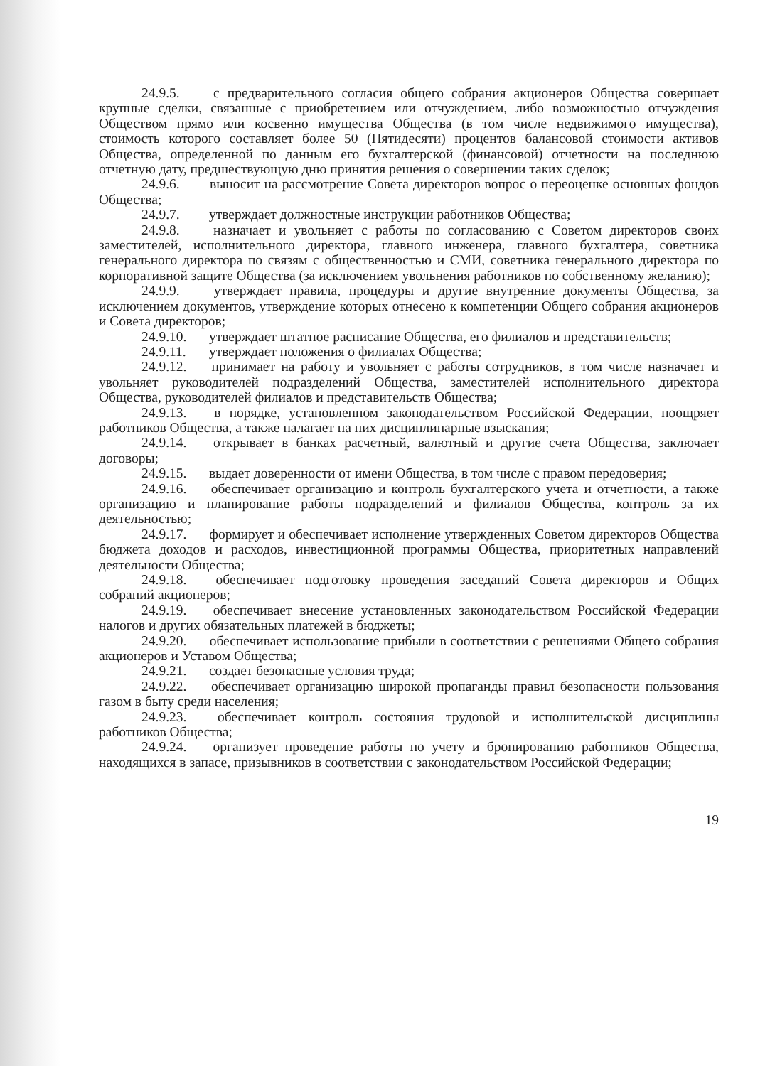24.9.5. с предварительного согласия общего собрания акционеров Общества совершает крупные сделки, связанные с приобретением или отчуждением, либо возможностью отчуждения Обществом прямо или косвенно имущества Общества (в том числе недвижимого имущества), стоимость которого составляет более 50 (Пятидесяти) процентов балансовой стоимости активов Общества, определенной по данным его бухгалтерской (финансовой) отчетности на последнюю отчетную дату, предшествующую дню принятия решения о совершении таких сделок;
24.9.6. выносит на рассмотрение Совета директоров вопрос о переоценке основных фондов Общества;
24.9.7. утверждает должностные инструкции работников Общества;
24.9.8. назначает и увольняет с работы по согласованию с Советом директоров своих заместителей, исполнительного директора, главного инженера, главного бухгалтера, советника генерального директора по связям с общественностью и СМИ, советника генерального директора по корпоративной защите Общества (за исключением увольнения работников по собственному желанию);
24.9.9. утверждает правила, процедуры и другие внутренние документы Общества, за исключением документов, утверждение которых отнесено к компетенции Общего собрания акционеров и Совета директоров;
24.9.10. утверждает штатное расписание Общества, его филиалов и представительств;
24.9.11. утверждает положения о филиалах Общества;
24.9.12. принимает на работу и увольняет с работы сотрудников, в том числе назначает и увольняет руководителей подразделений Общества, заместителей исполнительного директора Общества, руководителей филиалов и представительств Общества;
24.9.13. в порядке, установленном законодательством Российской Федерации, поощряет работников Общества, а также налагает на них дисциплинарные взыскания;
24.9.14. открывает в банках расчетный, валютный и другие счета Общества, заключает договоры;
24.9.15. выдает доверенности от имени Общества, в том числе с правом передоверия;
24.9.16. обеспечивает организацию и контроль бухгалтерского учета и отчетности, а также организацию и планирование работы подразделений и филиалов Общества, контроль за их деятельностью;
24.9.17. формирует и обеспечивает исполнение утвержденных Советом директоров Общества бюджета доходов и расходов, инвестиционной программы Общества, приоритетных направлений деятельности Общества;
24.9.18. обеспечивает подготовку проведения заседаний Совета директоров и Общих собраний акционеров;
24.9.19. обеспечивает внесение установленных законодательством Российской Федерации налогов и других обязательных платежей в бюджеты;
24.9.20. обеспечивает использование прибыли в соответствии с решениями Общего собрания акционеров и Уставом Общества;
24.9.21. создает безопасные условия труда;
24.9.22. обеспечивает организацию широкой пропаганды правил безопасности пользования газом в быту среди населения;
24.9.23. обеспечивает контроль состояния трудовой и исполнительской дисциплины работников Общества;
24.9.24. организует проведение работы по учету и бронированию работников Общества, находящихся в запасе, призывников в соответствии с законодательством Российской Федерации;
19